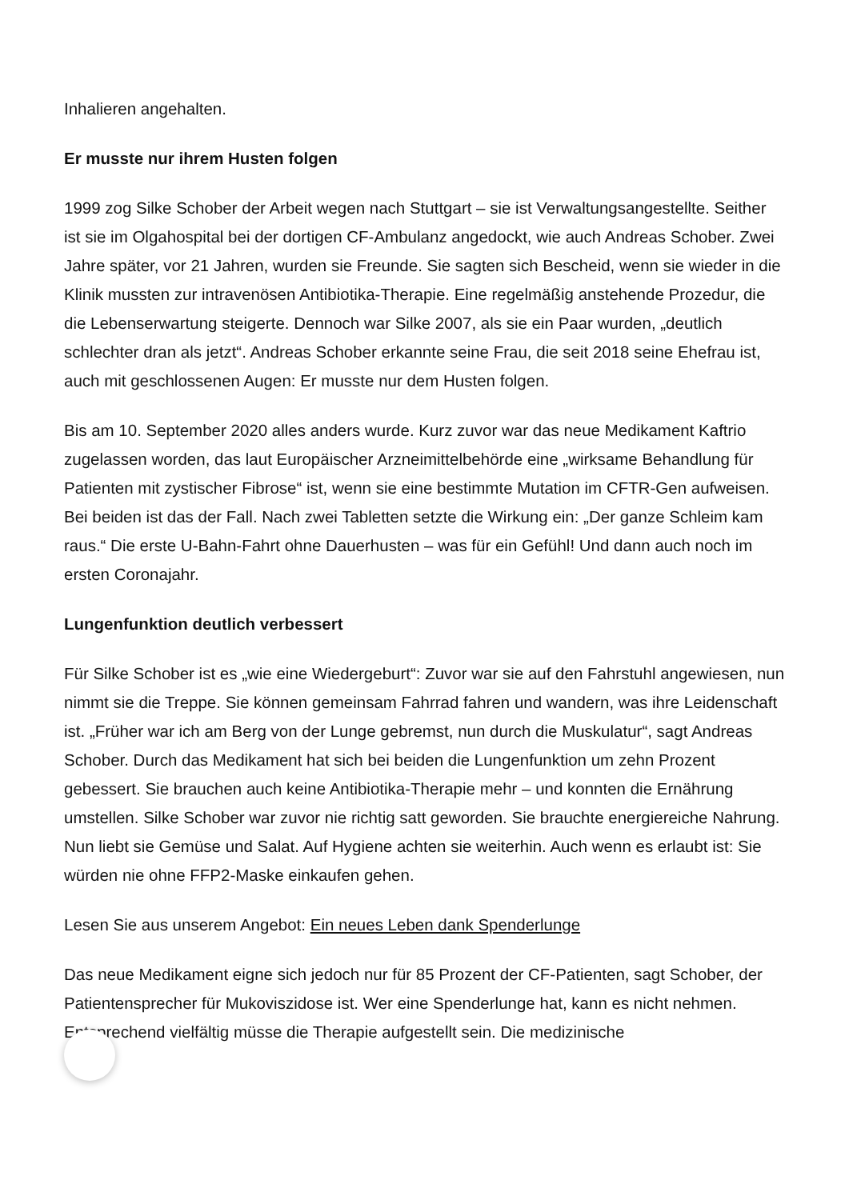Inhalieren angehalten.
Er musste nur ihrem Husten folgen
1999 zog Silke Schober der Arbeit wegen nach Stuttgart – sie ist Verwaltungsangestellte. Seither ist sie im Olgahospital bei der dortigen CF-Ambulanz angedockt, wie auch Andreas Schober. Zwei Jahre später, vor 21 Jahren, wurden sie Freunde. Sie sagten sich Bescheid, wenn sie wieder in die Klinik mussten zur intravenösen Antibiotika-Therapie. Eine regelmäßig anstehende Prozedur, die die Lebenserwartung steigerte. Dennoch war Silke 2007, als sie ein Paar wurden, „deutlich schlechter dran als jetzt“. Andreas Schober erkannte seine Frau, die seit 2018 seine Ehefrau ist, auch mit geschlossenen Augen: Er musste nur dem Husten folgen.
Bis am 10. September 2020 alles anders wurde. Kurz zuvor war das neue Medikament Kaftrio zugelassen worden, das laut Europäischer Arzneimittelbehörde eine „wirksame Behandlung für Patienten mit zystischer Fibrose“ ist, wenn sie eine bestimmte Mutation im CFTR-Gen aufweisen. Bei beiden ist das der Fall. Nach zwei Tabletten setzte die Wirkung ein: „Der ganze Schleim kam raus.“ Die erste U-Bahn-Fahrt ohne Dauerhusten – was für ein Gefühl! Und dann auch noch im ersten Coronajahr.
Lungenfunktion deutlich verbessert
Für Silke Schober ist es „wie eine Wiedergeburt“: Zuvor war sie auf den Fahrstuhl angewiesen, nun nimmt sie die Treppe. Sie können gemeinsam Fahrrad fahren und wandern, was ihre Leidenschaft ist. „Früher war ich am Berg von der Lunge gebremst, nun durch die Muskulatur“, sagt Andreas Schober. Durch das Medikament hat sich bei beiden die Lungenfunktion um zehn Prozent gebessert. Sie brauchen auch keine Antibiotika-Therapie mehr – und konnten die Ernährung umstellen. Silke Schober war zuvor nie richtig satt geworden. Sie brauchte energiereiche Nahrung. Nun liebt sie Gemüse und Salat. Auf Hygiene achten sie weiterhin. Auch wenn es erlaubt ist: Sie würden nie ohne FFP2-Maske einkaufen gehen.
Lesen Sie aus unserem Angebot: Ein neues Leben dank Spenderlunge
Das neue Medikament eigne sich jedoch nur für 85 Prozent der CF-Patienten, sagt Schober, der Patientensprecher für Mukoviszidose ist. Wer eine Spenderlunge hat, kann es nicht nehmen. Entsprechend vielfältig müsse die Therapie aufgestellt sein. Die medizinische